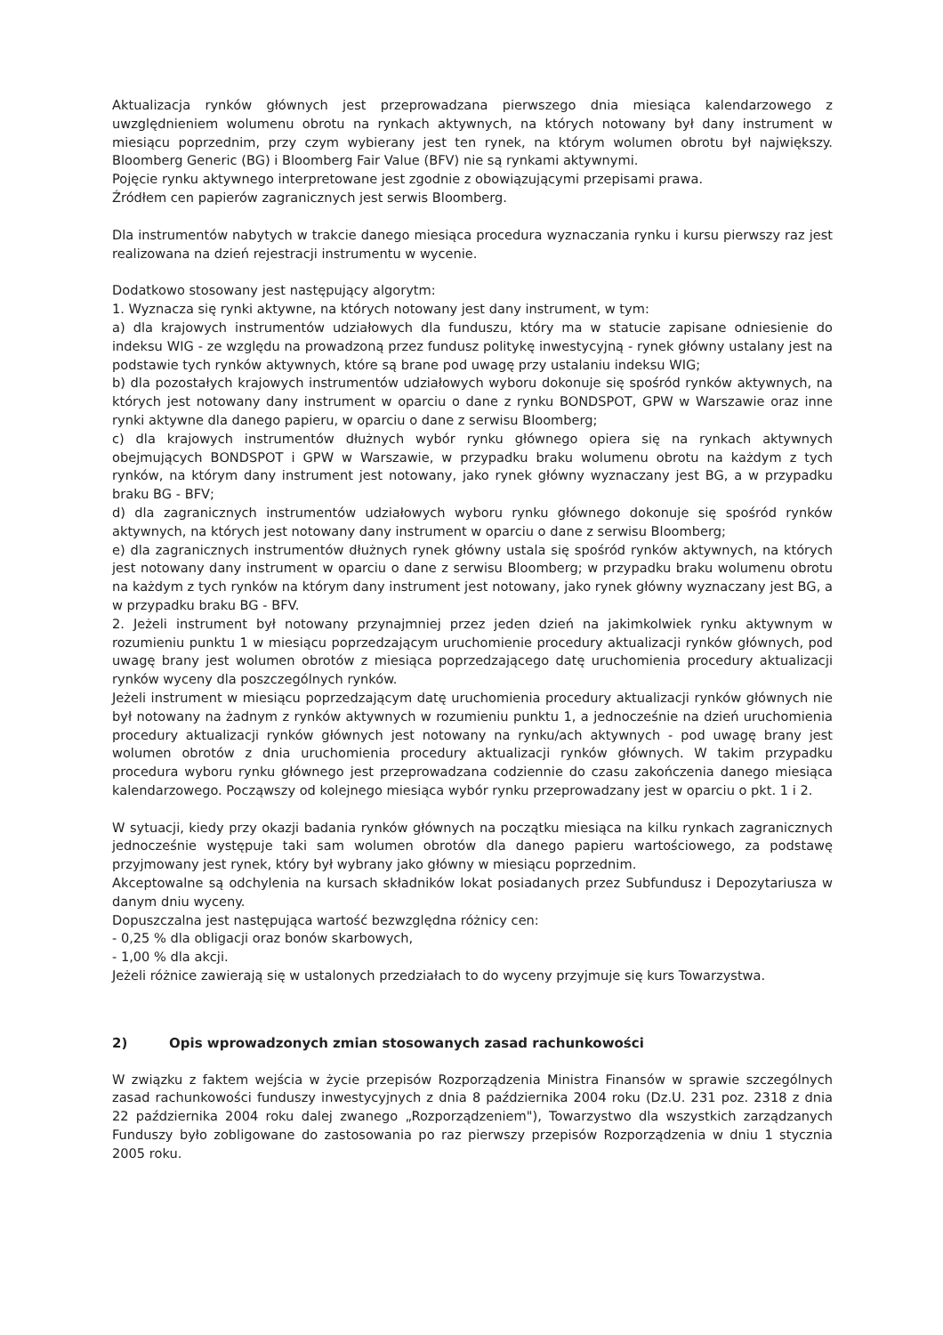Aktualizacja rynków głównych jest przeprowadzana pierwszego dnia miesiąca kalendarzowego z uwzględnieniem wolumenu obrotu na rynkach aktywnych, na których notowany był dany instrument w miesiącu poprzednim, przy czym wybierany jest ten rynek, na którym wolumen obrotu był największy. Bloomberg Generic (BG) i Bloomberg Fair Value (BFV) nie są rynkami aktywnymi.
Pojęcie rynku aktywnego interpretowane jest zgodnie z obowiązującymi przepisami prawa.
Źródłem cen papierów zagranicznych jest serwis Bloomberg.
Dla instrumentów nabytych w trakcie danego miesiąca procedura wyznaczania rynku i kursu pierwszy raz jest realizowana na dzień rejestracji instrumentu w wycenie.
Dodatkowo stosowany jest następujący algorytm:
1. Wyznacza się rynki aktywne, na których notowany jest dany instrument, w tym:
a) dla krajowych instrumentów udziałowych dla funduszu, który ma w statucie zapisane odniesienie do indeksu WIG - ze względu na prowadzoną przez fundusz politykę inwestycyjną - rynek główny ustalany jest na podstawie tych rynków aktywnych, które są brane pod uwagę przy ustalaniu indeksu WIG;
b) dla pozostałych krajowych instrumentów udziałowych wyboru dokonuje się spośród rynków aktywnych, na których jest notowany dany instrument w oparciu o dane z rynku BONDSPOT, GPW w Warszawie oraz inne rynki aktywne dla danego papieru, w oparciu o dane z serwisu Bloomberg;
c) dla krajowych instrumentów dłużnych wybór rynku głównego opiera się na rynkach aktywnych obejmujących BONDSPOT i GPW w Warszawie, w przypadku braku wolumenu obrotu na każdym z tych rynków, na którym dany instrument jest notowany, jako rynek główny wyznaczany jest BG, a w przypadku braku BG - BFV;
d) dla zagranicznych instrumentów udziałowych wyboru rynku głównego dokonuje się spośród rynków aktywnych, na których jest notowany dany instrument w oparciu o dane z serwisu Bloomberg;
e) dla zagranicznych instrumentów dłużnych rynek główny ustala się spośród rynków aktywnych, na których jest notowany dany instrument w oparciu o dane z serwisu Bloomberg; w przypadku braku wolumenu obrotu na każdym z tych rynków na którym dany instrument jest notowany, jako rynek główny wyznaczany jest BG, a w przypadku braku BG - BFV.
2. Jeżeli instrument był notowany przynajmniej przez jeden dzień na jakimkolwiek rynku aktywnym w rozumieniu punktu 1 w miesiącu poprzedzającym uruchomienie procedury aktualizacji rynków głównych, pod uwagę brany jest wolumen obrotów z miesiąca poprzedzającego datę uruchomienia procedury aktualizacji rynków wyceny dla poszczególnych rynków.
Jeżeli instrument w miesiącu poprzedzającym datę uruchomienia procedury aktualizacji rynków głównych nie był notowany na żadnym z rynków aktywnych w rozumieniu punktu 1, a jednocześnie na dzień uruchomienia procedury aktualizacji rynków głównych jest notowany na rynku/ach aktywnych - pod uwagę brany jest wolumen obrotów z dnia uruchomienia procedury aktualizacji rynków głównych. W takim przypadku procedura wyboru rynku głównego jest przeprowadzana codziennie do czasu zakończenia danego miesiąca kalendarzowego. Począwszy od kolejnego miesiąca wybór rynku przeprowadzany jest w oparciu o pkt. 1 i 2.
W sytuacji, kiedy przy okazji badania rynków głównych na początku miesiąca na kilku rynkach zagranicznych jednocześnie występuje taki sam wolumen obrotów dla danego papieru wartościowego, za podstawę przyjmowany jest rynek, który był wybrany jako główny w miesiącu poprzednim.
Akceptowalne są odchylenia na kursach składników lokat posiadanych przez Subfundusz i Depozytariusza w danym dniu wyceny.
Dopuszczalna jest następująca wartość bezwzględna różnicy cen:
- 0,25 % dla obligacji oraz bonów skarbowych,
- 1,00 % dla akcji.
Jeżeli różnice zawierają się w ustalonych przedziałach to do wyceny przyjmuje się kurs Towarzystwa.
2) Opis wprowadzonych zmian stosowanych zasad rachunkowości
W związku z faktem wejścia w życie przepisów Rozporządzenia Ministra Finansów w sprawie szczególnych zasad rachunkowości funduszy inwestycyjnych z dnia 8 października 2004 roku (Dz.U. 231 poz. 2318 z dnia 22 października 2004 roku dalej zwanego „Rozporządzeniem"), Towarzystwo dla wszystkich zarządzanych Funduszy było zobligowane do zastosowania po raz pierwszy przepisów Rozporządzenia w dniu 1 stycznia 2005 roku.